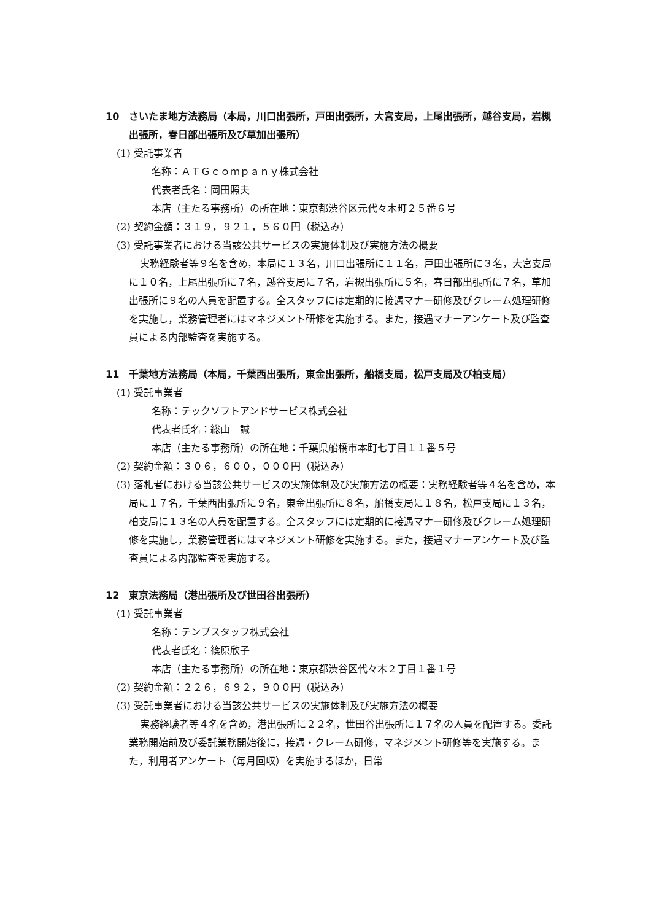10　さいたま地方法務局（本局，川口出張所，戸田出張所，大宮支局，上尾出張所，越谷支局，岩槻出張所，春日部出張所及び草加出張所）
(1) 受託事業者
名称：ＡＴＧｃｏｍｐａｎｙ株式会社
代表者氏名：岡田照夫
本店（主たる事務所）の所在地：東京都渋谷区元代々木町２５番６号
(2) 契約金額：３１９，９２１，５６０円（税込み）
(3) 受託事業者における当該公共サービスの実施体制及び実施方法の概要
実務経験者等９名を含め，本局に１３名，川口出張所に１１名，戸田出張所に３名，大宮支局に１０名，上尾出張所に７名，越谷支局に７名，岩槻出張所に５名，春日部出張所に７名，草加出張所に９名の人員を配置する。全スタッフには定期的に接遇マナー研修及びクレーム処理研修を実施し，業務管理者にはマネジメント研修を実施する。また，接遇マナーアンケート及び監査員による内部監査を実施する。
11　千葉地方法務局（本局，千葉西出張所，東金出張所，船橋支局，松戸支局及び柏支局）
(1) 受託事業者
名称：テックソフトアンドサービス株式会社
代表者氏名：総山　誠
本店（主たる事務所）の所在地：千葉県船橋市本町七丁目１１番５号
(2) 契約金額：３０６，６００，０００円（税込み）
(3) 落札者における当該公共サービスの実施体制及び実施方法の概要：実務経験者等４名を含め，本局に１７名，千葉西出張所に９名，東金出張所に８名，船橋支局に１８名，松戸支局に１３名，柏支局に１３名の人員を配置する。全スタッフには定期的に接遇マナー研修及びクレーム処理研修を実施し，業務管理者にはマネジメント研修を実施する。また，接遇マナーアンケート及び監査員による内部監査を実施する。
12　東京法務局（港出張所及び世田谷出張所）
(1) 受託事業者
名称：テンプスタッフ株式会社
代表者氏名：篠原欣子
本店（主たる事務所）の所在地：東京都渋谷区代々木２丁目１番１号
(2) 契約金額：２２６，６９２，９００円（税込み）
(3) 受託事業者における当該公共サービスの実施体制及び実施方法の概要
実務経験者等４名を含め，港出張所に２２名，世田谷出張所に１７名の人員を配置する。委託業務開始前及び委託業務開始後に，接遇・クレーム研修，マネジメント研修等を実施する。また，利用者アンケート（毎月回収）を実施するほか，日常